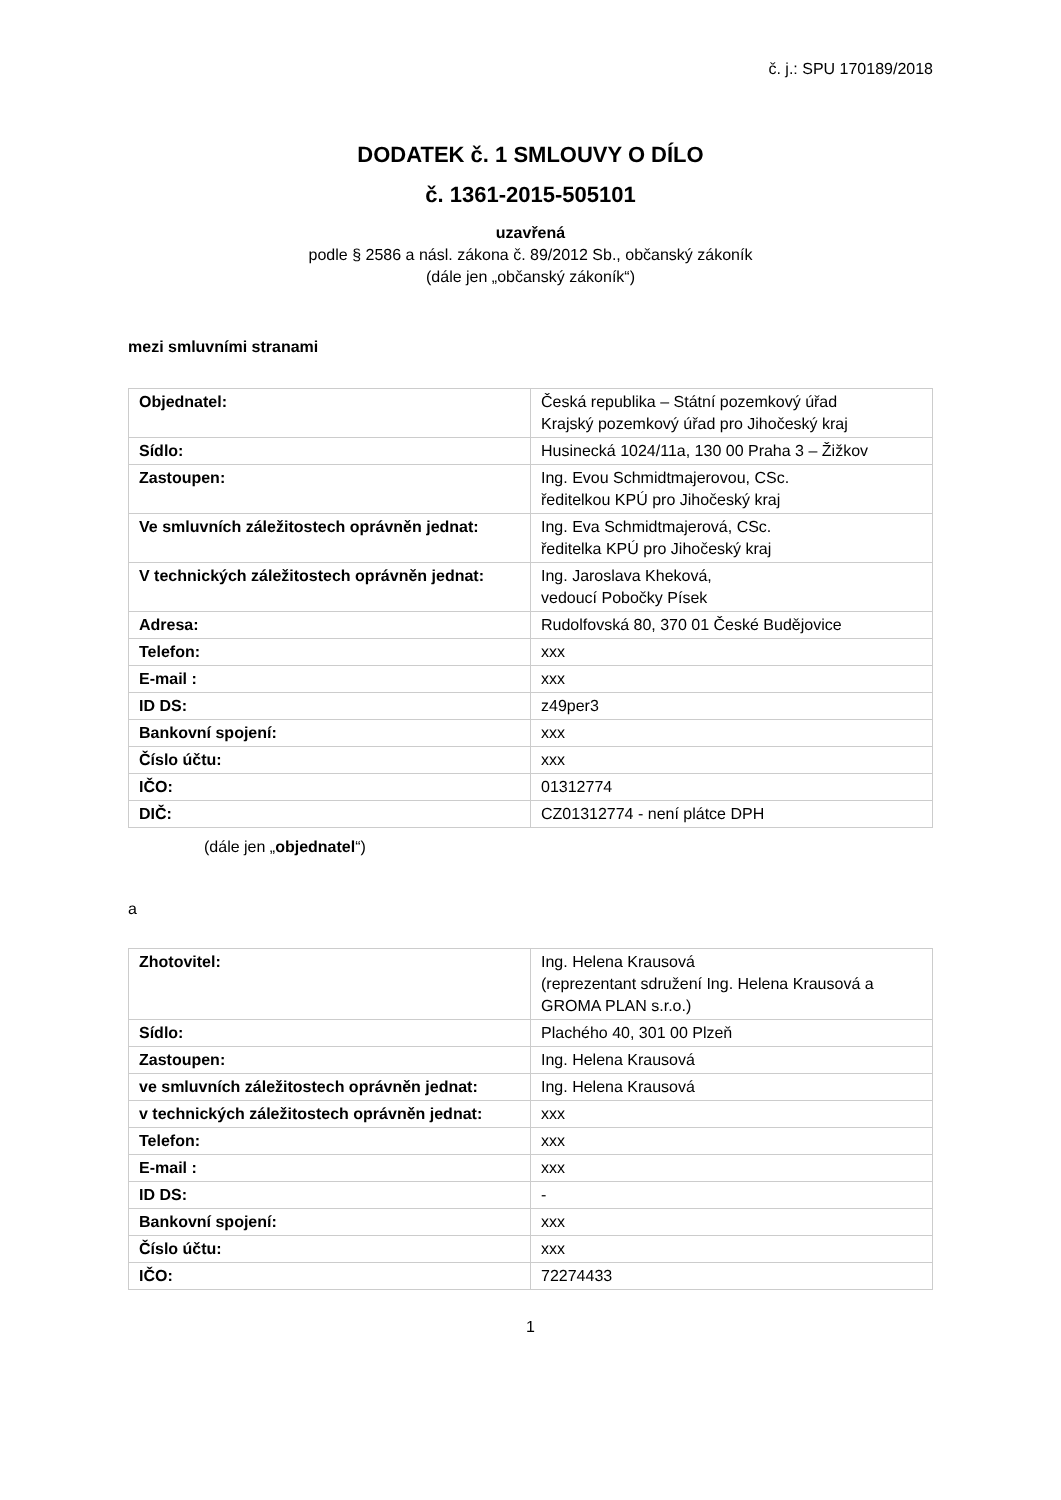č. j.: SPU 170189/2018
DODATEK č. 1 SMLOUVY O DÍLO
č. 1361-2015-505101
uzavřená
podle § 2586 a násl. zákona č. 89/2012 Sb., občanský zákoník
(dále jen „občanský zákoník“)
mezi smluvními stranami
| Objednatel: | Česká republika – Státní pozemkový úřad Krajský pozemkový úřad pro Jihočeský kraj |
| Sídlo: | Husinecká 1024/11a, 130 00 Praha 3 – Žižkov |
| Zastoupen: | Ing. Evou Schmidtmajerovou, CSc. ředitelkou KPÚ pro Jihočeský kraj |
| Ve smluvních záležitostech oprávněn jednat: | Ing. Eva Schmidtmajerová, CSc. ředitelka KPÚ pro Jihočeský kraj |
| V technických záležitostech oprávněn jednat: | Ing. Jaroslava Kheková, vedoucí Pobočky Písek |
| Adresa: | Rudolfovská 80, 370 01 České Budějovice |
| Telefon: | xxx |
| E-mail : | xxx |
| ID DS: | z49per3 |
| Bankovní spojení: | xxx |
| Číslo účtu: | xxx |
| IČO: | 01312774 |
| DIČ: | CZ01312774 - není plátce DPH |
(dále jen „objednatel“)
a
| Zhotovitel: | Ing. Helena Krausová (reprezentant sdružení Ing. Helena Krausová a GROMA PLAN s.r.o.) |
| Sídlo: | Plachého 40, 301 00 Plzeň |
| Zastoupen: | Ing. Helena Krausová |
| ve smluvních záležitostech oprávněn jednat: | Ing. Helena Krausová |
| v technických záležitostech oprávněn jednat: | xxx |
| Telefon: | xxx |
| E-mail : | xxx |
| ID DS: | - |
| Bankovní spojení: | xxx |
| Číslo účtu: | xxx |
| IČO: | 72274433 |
1